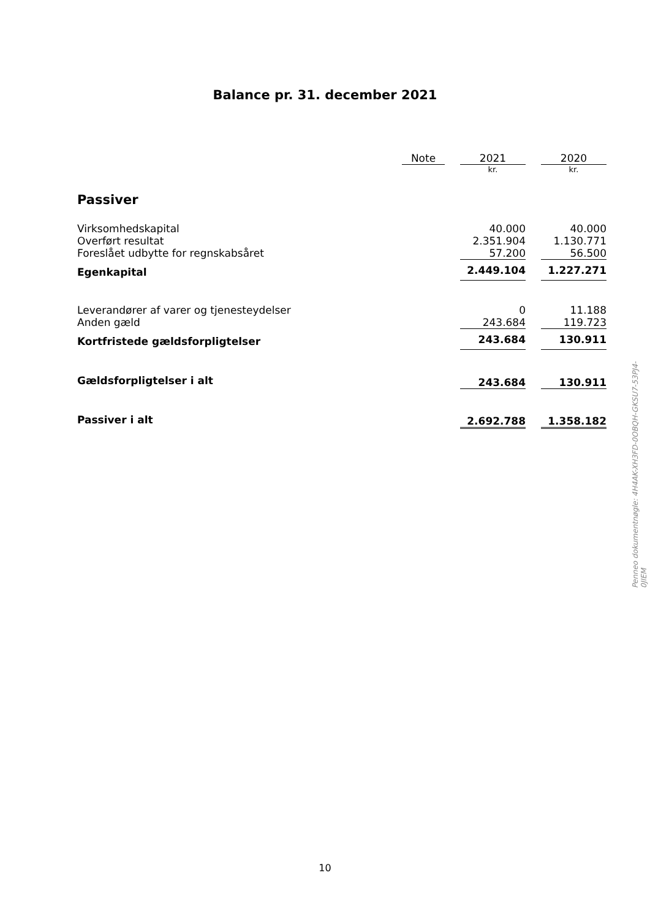Balance pr. 31. december 2021
| | Note | | 2021 | | 2020 |
| | | | kr. | | kr. |
| Passiver | | | | | |
| Virksomhedskapital | | | 40.000 | | 40.000 |
| Overført resultat | | | 2.351.904 | | 1.130.771 |
| Foreslået udbytte for regnskabsåret | | | 57.200 | | 56.500 |
| Egenkapital | | | 2.449.104 | | 1.227.271 |
| Leverandører af varer og tjenesteydelser | | | 0 | | 11.188 |
| Anden gæld | | | 243.684 | | 119.723 |
| Kortfristede gældsforpligtelser | | | 243.684 | | 130.911 |
| Gældsforpligtelser i alt | | | 243.684 | | 130.911 |
| Passiver i alt | | | 2.692.788 | | 1.358.182 |
Penneo dokumentnøgle: 4H4AK-XH3FD-0OBQH-GKSU7-53PJ4-0JIEM
10